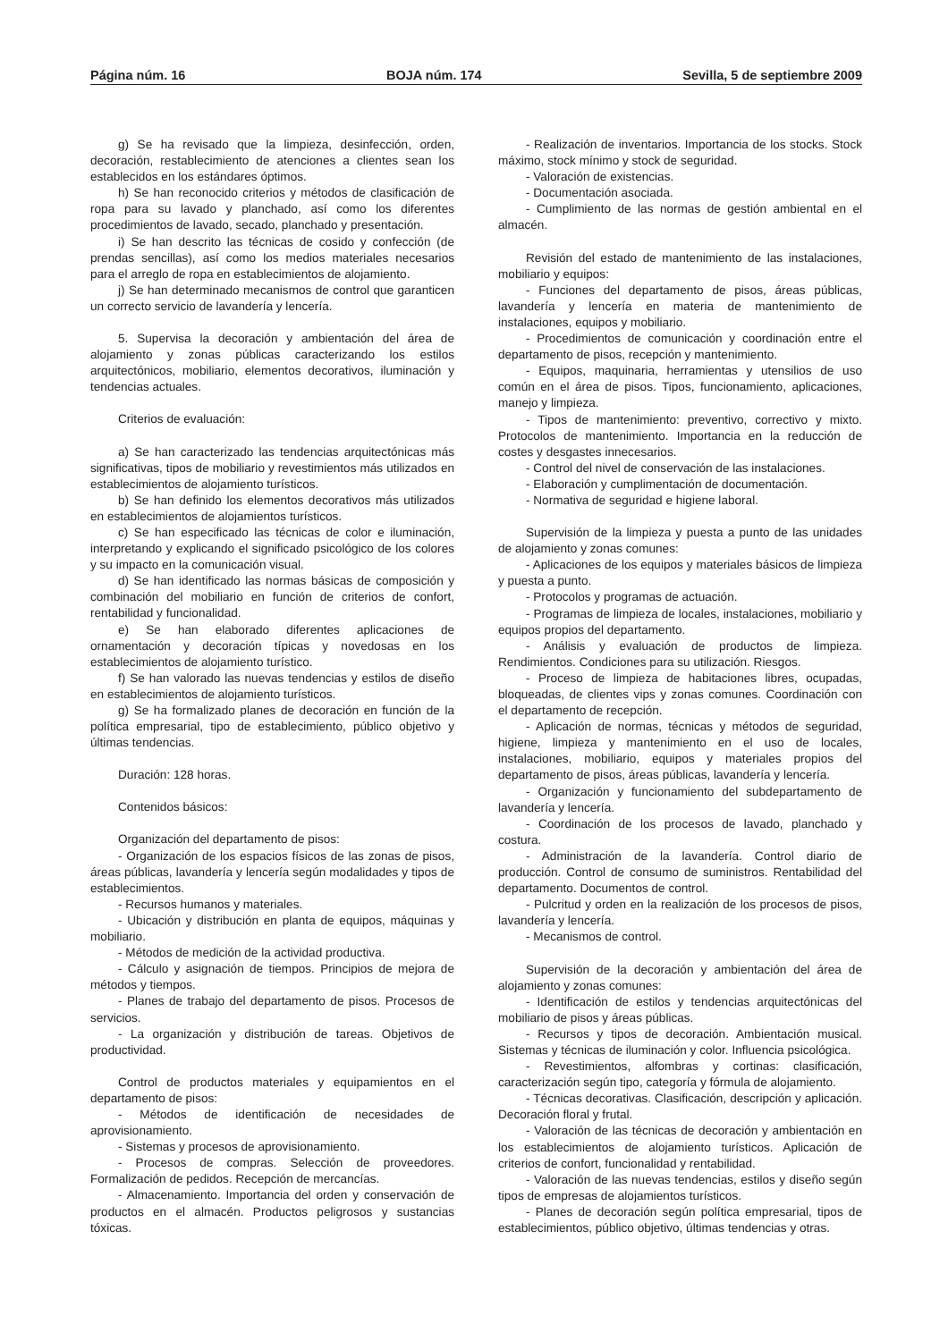Página núm. 16 BOJA núm. 174 Sevilla, 5 de septiembre 2009
g) Se ha revisado que la limpieza, desinfección, orden, decoración, restablecimiento de atenciones a clientes sean los establecidos en los estándares óptimos.
h) Se han reconocido criterios y métodos de clasificación de ropa para su lavado y planchado, así como los diferentes procedimientos de lavado, secado, planchado y presentación.
i) Se han descrito las técnicas de cosido y confección (de prendas sencillas), así como los medios materiales necesarios para el arreglo de ropa en establecimientos de alojamiento.
j) Se han determinado mecanismos de control que garanticen un correcto servicio de lavandería y lencería.
5. Supervisa la decoración y ambientación del área de alojamiento y zonas públicas caracterizando los estilos arquitectónicos, mobiliario, elementos decorativos, iluminación y tendencias actuales.
Criterios de evaluación:
a) Se han caracterizado las tendencias arquitectónicas más significativas, tipos de mobiliario y revestimientos más utilizados en establecimientos de alojamiento turísticos.
b) Se han definido los elementos decorativos más utilizados en establecimientos de alojamientos turísticos.
c) Se han especificado las técnicas de color e iluminación, interpretando y explicando el significado psicológico de los colores y su impacto en la comunicación visual.
d) Se han identificado las normas básicas de composición y combinación del mobiliario en función de criterios de confort, rentabilidad y funcionalidad.
e) Se han elaborado diferentes aplicaciones de ornamentación y decoración típicas y novedosas en los establecimientos de alojamiento turístico.
f) Se han valorado las nuevas tendencias y estilos de diseño en establecimientos de alojamiento turísticos.
g) Se ha formalizado planes de decoración en función de la política empresarial, tipo de establecimiento, público objetivo y últimas tendencias.
Duración: 128 horas.
Contenidos básicos:
Organización del departamento de pisos:
- Organización de los espacios físicos de las zonas de pisos, áreas públicas, lavandería y lencería según modalidades y tipos de establecimientos.
- Recursos humanos y materiales.
- Ubicación y distribución en planta de equipos, máquinas y mobiliario.
- Métodos de medición de la actividad productiva.
- Cálculo y asignación de tiempos. Principios de mejora de métodos y tiempos.
- Planes de trabajo del departamento de pisos. Procesos de servicios.
- La organización y distribución de tareas. Objetivos de productividad.
Control de productos materiales y equipamientos en el departamento de pisos:
- Métodos de identificación de necesidades de aprovisionamiento.
- Sistemas y procesos de aprovisionamiento.
- Procesos de compras. Selección de proveedores. Formalización de pedidos. Recepción de mercancías.
- Almacenamiento. Importancia del orden y conservación de productos en el almacén. Productos peligrosos y sustancias tóxicas.
- Realización de inventarios. Importancia de los stocks. Stock máximo, stock mínimo y stock de seguridad.
- Valoración de existencias.
- Documentación asociada.
- Cumplimiento de las normas de gestión ambiental en el almacén.
Revisión del estado de mantenimiento de las instalaciones, mobiliario y equipos:
- Funciones del departamento de pisos, áreas públicas, lavandería y lencería en materia de mantenimiento de instalaciones, equipos y mobiliario.
- Procedimientos de comunicación y coordinación entre el departamento de pisos, recepción y mantenimiento.
- Equipos, maquinaria, herramientas y utensilios de uso común en el área de pisos. Tipos, funcionamiento, aplicaciones, manejo y limpieza.
- Tipos de mantenimiento: preventivo, correctivo y mixto. Protocolos de mantenimiento. Importancia en la reducción de costes y desgastes innecesarios.
- Control del nivel de conservación de las instalaciones.
- Elaboración y cumplimentación de documentación.
- Normativa de seguridad e higiene laboral.
Supervisión de la limpieza y puesta a punto de las unidades de alojamiento y zonas comunes:
- Aplicaciones de los equipos y materiales básicos de limpieza y puesta a punto.
- Protocolos y programas de actuación.
- Programas de limpieza de locales, instalaciones, mobiliario y equipos propios del departamento.
- Análisis y evaluación de productos de limpieza. Rendimientos. Condiciones para su utilización. Riesgos.
- Proceso de limpieza de habitaciones libres, ocupadas, bloqueadas, de clientes vips y zonas comunes. Coordinación con el departamento de recepción.
- Aplicación de normas, técnicas y métodos de seguridad, higiene, limpieza y mantenimiento en el uso de locales, instalaciones, mobiliario, equipos y materiales propios del departamento de pisos, áreas públicas, lavandería y lencería.
- Organización y funcionamiento del subdepartamento de lavandería y lencería.
- Coordinación de los procesos de lavado, planchado y costura.
- Administración de la lavandería. Control diario de producción. Control de consumo de suministros. Rentabilidad del departamento. Documentos de control.
- Pulcritud y orden en la realización de los procesos de pisos, lavandería y lencería.
- Mecanismos de control.
Supervisión de la decoración y ambientación del área de alojamiento y zonas comunes:
- Identificación de estilos y tendencias arquitectónicas del mobiliario de pisos y áreas públicas.
- Recursos y tipos de decoración. Ambientación musical. Sistemas y técnicas de iluminación y color. Influencia psicológica.
- Revestimientos, alfombras y cortinas: clasificación, caracterización según tipo, categoría y fórmula de alojamiento.
- Técnicas decorativas. Clasificación, descripción y aplicación. Decoración floral y frutal.
- Valoración de las técnicas de decoración y ambientación en los establecimientos de alojamiento turísticos. Aplicación de criterios de confort, funcionalidad y rentabilidad.
- Valoración de las nuevas tendencias, estilos y diseño según tipos de empresas de alojamientos turísticos.
- Planes de decoración según política empresarial, tipos de establecimientos, público objetivo, últimas tendencias y otras.